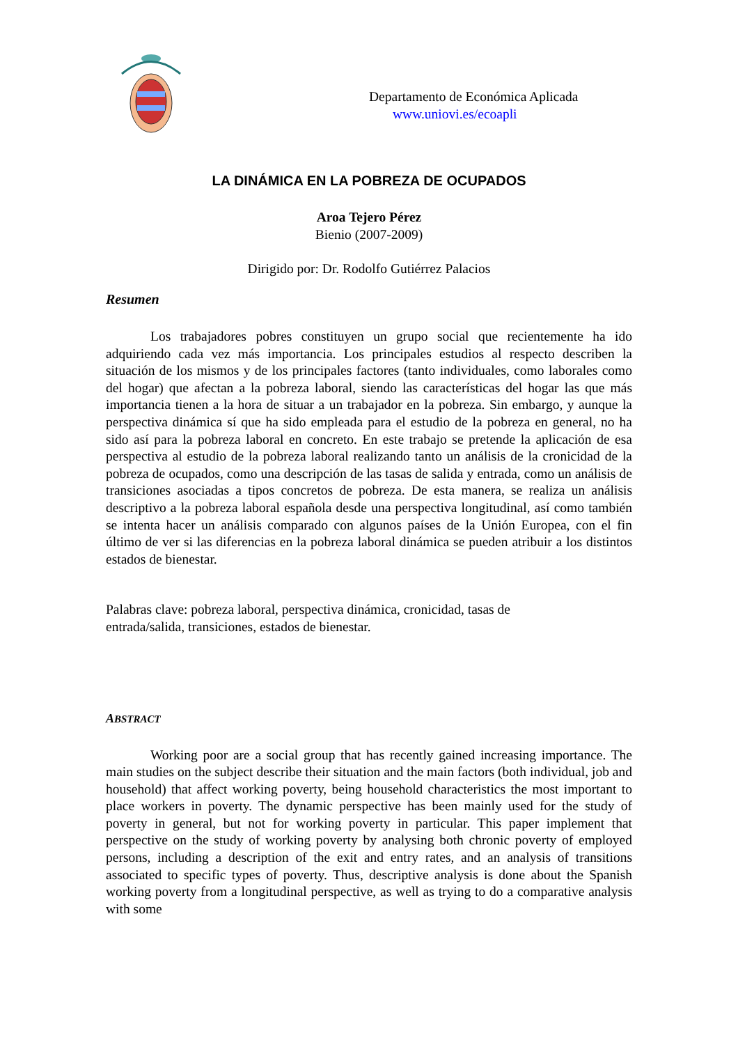Departamento de Económica Aplicada
www.uniovi.es/ecoapli
LA DINÁMICA EN LA POBREZA DE OCUPADOS
Aroa Tejero Pérez
Bienio (2007-2009)
Dirigido por: Dr. Rodolfo Gutiérrez Palacios
Resumen
Los trabajadores pobres constituyen un grupo social que recientemente ha ido adquiriendo cada vez más importancia. Los principales estudios al respecto describen la situación de los mismos y de los principales factores (tanto individuales, como laborales como del hogar) que afectan a la pobreza laboral, siendo las características del hogar las que más importancia tienen a la hora de situar a un trabajador en la pobreza. Sin embargo, y aunque la perspectiva dinámica sí que ha sido empleada para el estudio de la pobreza en general, no ha sido así para la pobreza laboral en concreto. En este trabajo se pretende la aplicación de esa perspectiva al estudio de la pobreza laboral realizando tanto un análisis de la cronicidad de la pobreza de ocupados, como una descripción de las tasas de salida y entrada, como un análisis de transiciones asociadas a tipos concretos de pobreza. De esta manera, se realiza un análisis descriptivo a la pobreza laboral española desde una perspectiva longitudinal, así como también se intenta hacer un análisis comparado con algunos países de la Unión Europea, con el fin último de ver si las diferencias en la pobreza laboral dinámica se pueden atribuir a los distintos estados de bienestar.
Palabras clave: pobreza laboral, perspectiva dinámica, cronicidad, tasas de entrada/salida, transiciones, estados de bienestar.
ABSTRACT
Working poor are a social group that has recently gained increasing importance. The main studies on the subject describe their situation and the main factors (both individual, job and household) that affect working poverty, being household characteristics the most important to place workers in poverty. The dynamic perspective has been mainly used for the study of poverty in general, but not for working poverty in particular. This paper implement that perspective on the study of working poverty by analysing both chronic poverty of employed persons, including a description of the exit and entry rates, and an analysis of transitions associated to specific types of poverty. Thus, descriptive analysis is done about the Spanish working poverty from a longitudinal perspective, as well as trying to do a comparative analysis with some